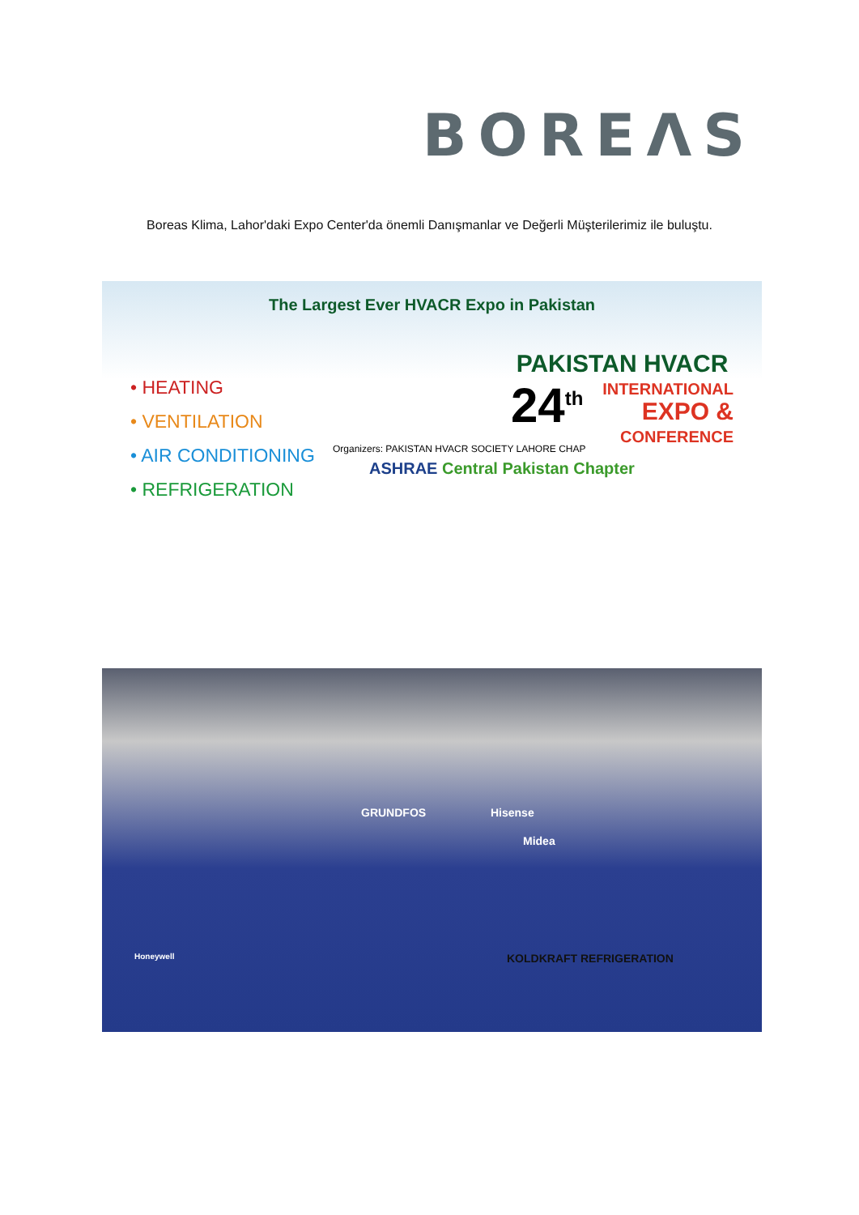BOREΛS
Boreas Klima, Lahor'daki Expo Center'da önemli Danışmanlar ve Değerli Müşterilerimiz ile buluştu.
The Largest Ever HVACR Expo in Pakistan
• HEATING
• VENTILATION
• AIR CONDITIONING
• REFRIGERATION
Organizers: PAKISTAN HVACR SOCIETY LAHORE CHAP
ASHRAE Central Pakistan Chapter
PAKISTAN HVACR
24<sup>th</sup>
INTERNATIONAL
EXPO &
CONFERENCE
GRUNDFOS
Midea
Hisense
KOLDKRAFT REFRIGERATION Honeywell